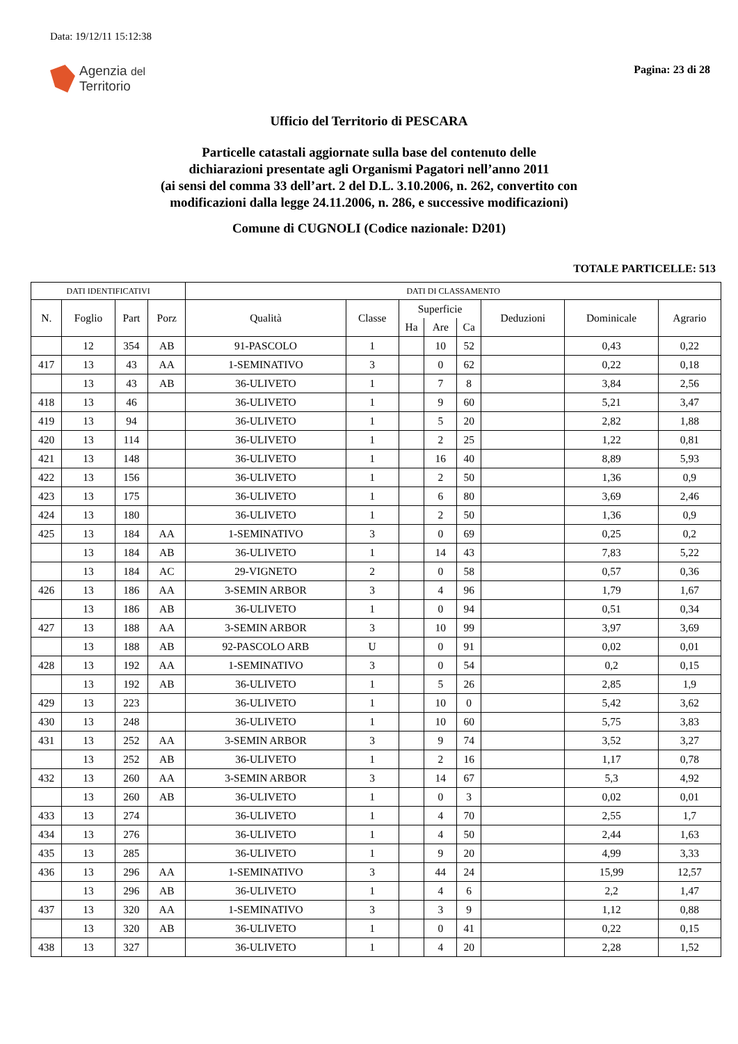Data: 19/12/11 15:12:38
Agenzia del
Territorio
Pagina: 23 di 28
Ufficio del Territorio di PESCARA
Particelle catastali aggiornate sulla base del contenuto delle
dichiarazioni presentate agli Organismi Pagatori nell’anno 2011
(ai sensi del comma 33 dell’art. 2 del D.L. 3.10.2006, n. 262, convertito con
modificazioni dalla legge 24.11.2006, n. 286, e successive modificazioni)
Comune di CUGNOLI (Codice nazionale: D201)
TOTALE PARTICELLE: 513
| DATI IDENTIFICATIVI | | | | DATI DI CLASSAMENTO | | | | | | | |
| --- | --- | --- | --- | --- | --- | --- | --- | --- | --- | --- | --- |
| N. | Foglio | Part | Porz | Qualità | Classe | Superficie | | | Deduzioni | Dominicale | Agrario |
| | | | | | | Ha | Are | Ca | | | |
| | 12 | 354 | AB | 91-PASCOLO | 1 | | 10 | 52 | | 0,43 | 0,22 |
| 417 | 13 | 43 | AA | 1-SEMINATIVO | 3 | | 0 | 62 | | 0,22 | 0,18 |
| | 13 | 43 | AB | 36-ULIVETO | 1 | | 7 | 8 | | 3,84 | 2,56 |
| 418 | 13 | 46 | | 36-ULIVETO | 1 | | 9 | 60 | | 5,21 | 3,47 |
| 419 | 13 | 94 | | 36-ULIVETO | 1 | | 5 | 20 | | 2,82 | 1,88 |
| 420 | 13 | 114 | | 36-ULIVETO | 1 | | 2 | 25 | | 1,22 | 0,81 |
| 421 | 13 | 148 | | 36-ULIVETO | 1 | | 16 | 40 | | 8,89 | 5,93 |
| 422 | 13 | 156 | | 36-ULIVETO | 1 | | 2 | 50 | | 1,36 | 0,9 |
| 423 | 13 | 175 | | 36-ULIVETO | 1 | | 6 | 80 | | 3,69 | 2,46 |
| 424 | 13 | 180 | | 36-ULIVETO | 1 | | 2 | 50 | | 1,36 | 0,9 |
| 425 | 13 | 184 | AA | 1-SEMINATIVO | 3 | | 0 | 69 | | 0,25 | 0,2 |
| | 13 | 184 | AB | 36-ULIVETO | 1 | | 14 | 43 | | 7,83 | 5,22 |
| | 13 | 184 | AC | 29-VIGNETO | 2 | | 0 | 58 | | 0,57 | 0,36 |
| 426 | 13 | 186 | AA | 3-SEMIN ARBOR | 3 | | 4 | 96 | | 1,79 | 1,67 |
| | 13 | 186 | AB | 36-ULIVETO | 1 | | 0 | 94 | | 0,51 | 0,34 |
| 427 | 13 | 188 | AA | 3-SEMIN ARBOR | 3 | | 10 | 99 | | 3,97 | 3,69 |
| | 13 | 188 | AB | 92-PASCOLO ARB | U | | 0 | 91 | | 0,02 | 0,01 |
| 428 | 13 | 192 | AA | 1-SEMINATIVO | 3 | | 0 | 54 | | 0,2 | 0,15 |
| | 13 | 192 | AB | 36-ULIVETO | 1 | | 5 | 26 | | 2,85 | 1,9 |
| 429 | 13 | 223 | | 36-ULIVETO | 1 | | 10 | 0 | | 5,42 | 3,62 |
| 430 | 13 | 248 | | 36-ULIVETO | 1 | | 10 | 60 | | 5,75 | 3,83 |
| 431 | 13 | 252 | AA | 3-SEMIN ARBOR | 3 | | 9 | 74 | | 3,52 | 3,27 |
| | 13 | 252 | AB | 36-ULIVETO | 1 | | 2 | 16 | | 1,17 | 0,78 |
| 432 | 13 | 260 | AA | 3-SEMIN ARBOR | 3 | | 14 | 67 | | 5,3 | 4,92 |
| | 13 | 260 | AB | 36-ULIVETO | 1 | | 0 | 3 | | 0,02 | 0,01 |
| 433 | 13 | 274 | | 36-ULIVETO | 1 | | 4 | 70 | | 2,55 | 1,7 |
| 434 | 13 | 276 | | 36-ULIVETO | 1 | | 4 | 50 | | 2,44 | 1,63 |
| 435 | 13 | 285 | | 36-ULIVETO | 1 | | 9 | 20 | | 4,99 | 3,33 |
| 436 | 13 | 296 | AA | 1-SEMINATIVO | 3 | | 44 | 24 | | 15,99 | 12,57 |
| | 13 | 296 | AB | 36-ULIVETO | 1 | | 4 | 6 | | 2,2 | 1,47 |
| 437 | 13 | 320 | AA | 1-SEMINATIVO | 3 | | 3 | 9 | | 1,12 | 0,88 |
| | 13 | 320 | AB | 36-ULIVETO | 1 | | 0 | 41 | | 0,22 | 0,15 |
| 438 | 13 | 327 | | 36-ULIVETO | 1 | | 4 | 20 | | 2,28 | 1,52 |